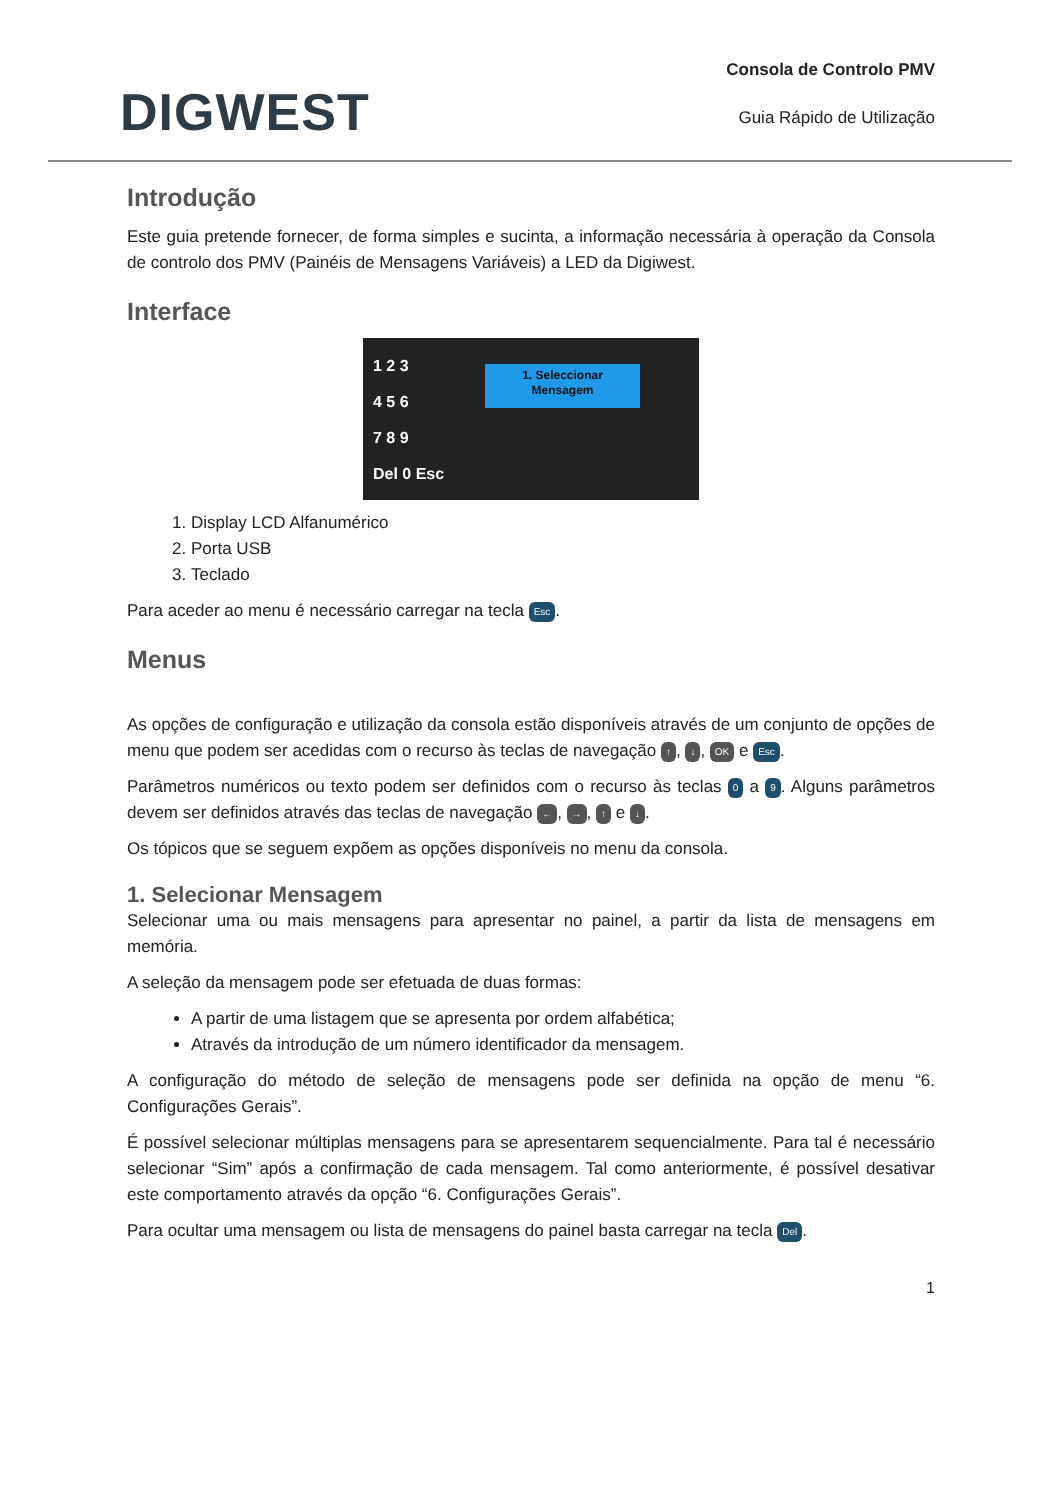DIGWEST
Consola de Controlo PMV
Guia Rápido de Utilização
Introdução
Este guia pretende fornecer, de forma simples e sucinta, a informação necessária à operação da Consola de controlo dos PMV (Painéis de Mensagens Variáveis) a LED da Digiwest.
Interface
1 2 3
4 5 6
7 8 9
Del 0 Esc
1. Seleccionar
Mensagem
1. Display LCD Alfanumérico
2. Porta USB
3. Teclado
Para aceder ao menu é necessário carregar na tecla Esc.
Menus
As opções de configuração e utilização da consola estão disponíveis através de um conjunto de opções de menu que podem ser acedidas com o recurso às teclas de navegação ↑, ↓, OK e Esc.
Parâmetros numéricos ou texto podem ser definidos com o recurso às teclas 0 a 9. Alguns parâmetros devem ser definidos através das teclas de navegação ←, →, ↑ e ↓.
Os tópicos que se seguem expõem as opções disponíveis no menu da consola.
1. Selecionar Mensagem
Selecionar uma ou mais mensagens para apresentar no painel, a partir da lista de mensagens em memória.
A seleção da mensagem pode ser efetuada de duas formas:
A partir de uma listagem que se apresenta por ordem alfabética;
Através da introdução de um número identificador da mensagem.
A configuração do método de seleção de mensagens pode ser definida na opção de menu “6. Configurações Gerais”.
É possível selecionar múltiplas mensagens para se apresentarem sequencialmente. Para tal é necessário selecionar “Sim” após a confirmação de cada mensagem. Tal como anteriormente, é possível desativar este comportamento através da opção “6. Configurações Gerais”.
Para ocultar uma mensagem ou lista de mensagens do painel basta carregar na tecla Del.
1